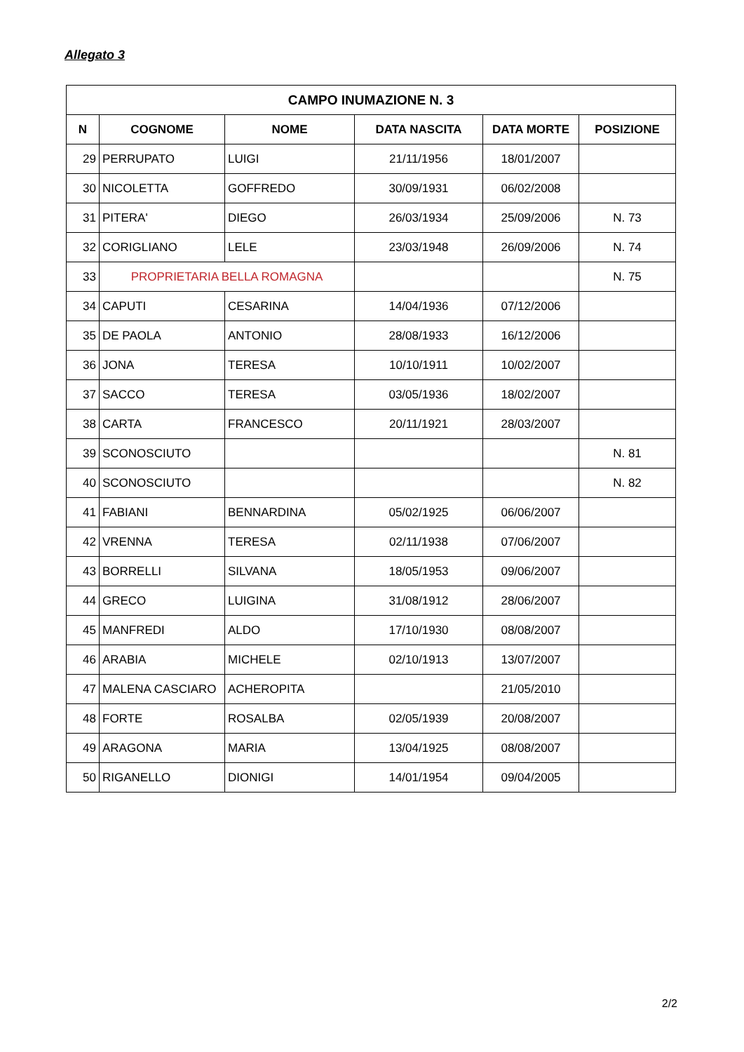Allegato 3
| CAMPO INUMAZIONE N. 3 | | | | | |
| --- | --- | --- | --- | --- | --- |
| N | COGNOME | NOME | DATA NASCITA | DATA MORTE | POSIZIONE |
| 29 | PERRUPATO | LUIGI | 21/11/1956 | 18/01/2007 | |
| 30 | NICOLETTA | GOFFREDO | 30/09/1931 | 06/02/2008 | |
| 31 | PITERA' | DIEGO | 26/03/1934 | 25/09/2006 | N. 73 |
| 32 | CORIGLIANO | LELE | 23/03/1948 | 26/09/2006 | N. 74 |
| 33 | PROPRIETARIA BELLA ROMAGNA | | | | N. 75 |
| 34 | CAPUTI | CESARINA | 14/04/1936 | 07/12/2006 | |
| 35 | DE PAOLA | ANTONIO | 28/08/1933 | 16/12/2006 | |
| 36 | JONA | TERESA | 10/10/1911 | 10/02/2007 | |
| 37 | SACCO | TERESA | 03/05/1936 | 18/02/2007 | |
| 38 | CARTA | FRANCESCO | 20/11/1921 | 28/03/2007 | |
| 39 | SCONOSCIUTO | | | | N. 81 |
| 40 | SCONOSCIUTO | | | | N. 82 |
| 41 | FABIANI | BENNARDINA | 05/02/1925 | 06/06/2007 | |
| 42 | VRENNA | TERESA | 02/11/1938 | 07/06/2007 | |
| 43 | BORRELLI | SILVANA | 18/05/1953 | 09/06/2007 | |
| 44 | GRECO | LUIGINA | 31/08/1912 | 28/06/2007 | |
| 45 | MANFREDI | ALDO | 17/10/1930 | 08/08/2007 | |
| 46 | ARABIA | MICHELE | 02/10/1913 | 13/07/2007 | |
| 47 | MALENA CASCIARO | ACHEROPITA | | 21/05/2010 | |
| 48 | FORTE | ROSALBA | 02/05/1939 | 20/08/2007 | |
| 49 | ARAGONA | MARIA | 13/04/1925 | 08/08/2007 | |
| 50 | RIGANELLO | DIONIGI | 14/01/1954 | 09/04/2005 | |
2/2